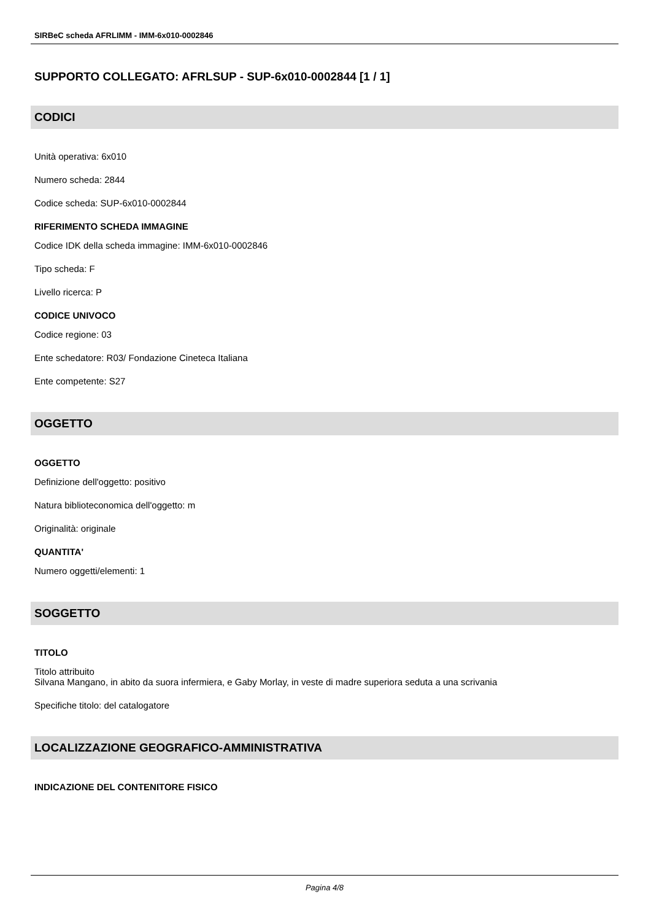SIRBeC scheda AFRLIMM - IMM-6x010-0002846
SUPPORTO COLLEGATO: AFRLSUP - SUP-6x010-0002844 [1 / 1]
CODICI
Unità operativa: 6x010
Numero scheda: 2844
Codice scheda: SUP-6x010-0002844
RIFERIMENTO SCHEDA IMMAGINE
Codice IDK della scheda immagine: IMM-6x010-0002846
Tipo scheda: F
Livello ricerca: P
CODICE UNIVOCO
Codice regione: 03
Ente schedatore: R03/ Fondazione Cineteca Italiana
Ente competente: S27
OGGETTO
OGGETTO
Definizione dell'oggetto: positivo
Natura biblioteconomica dell'oggetto: m
Originalità: originale
QUANTITA'
Numero oggetti/elementi: 1
SOGGETTO
TITOLO
Titolo attribuito
Silvana Mangano, in abito da suora infermiera, e Gaby Morlay, in veste di madre superiora seduta a una scrivania
Specifiche titolo: del catalogatore
LOCALIZZAZIONE GEOGRAFICO-AMMINISTRATIVA
INDICAZIONE DEL CONTENITORE FISICO
Pagina 4/8